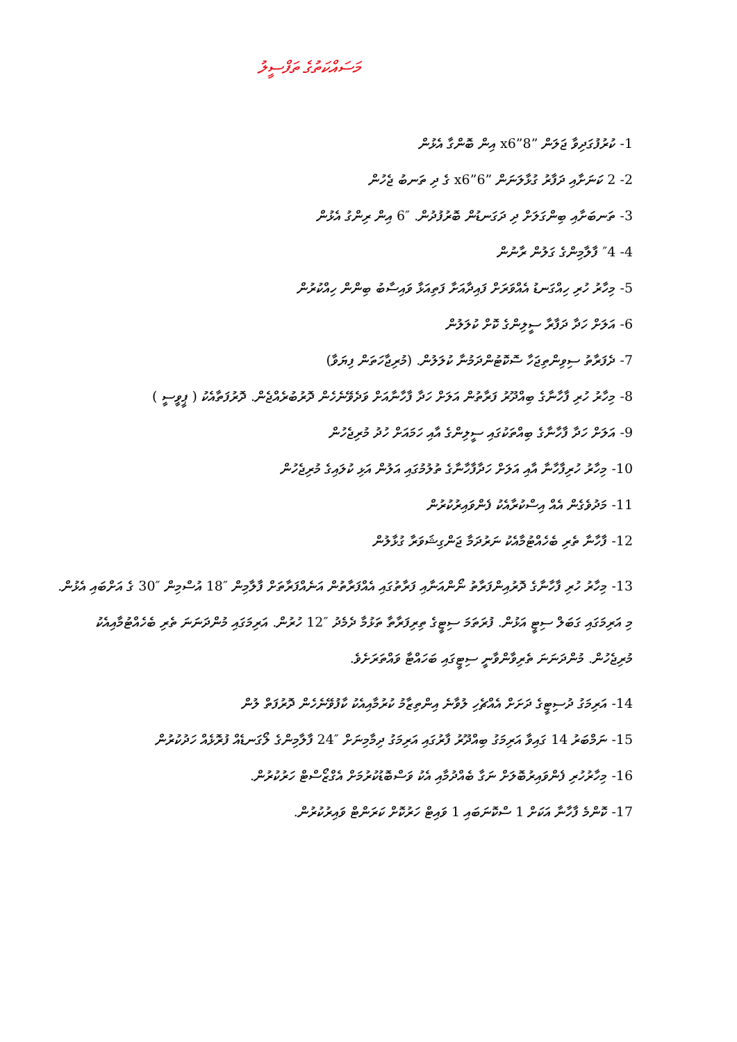މަސައްކަތުގެ ތަފްސީލު
1- ކުރުފުގަދިވާ ޖަލަން ”8”x6 އިން ބޮންގާ އެޅުން
2- 2 ކަނަށާއި ދަފާރު ގުޅާލަނަން ”6”x6 ގެ ދި ތަނބު ޖެހުން
3- ތަނބަށާއި ބިންގަލަށް ދި ދަގަނޑުން ބޮރުފުދުން. ″6 އިން ރިންގު އެޅުން
4- ″4 ފާލާމިންގެ ގަލުން ރާނުން
5- މިހާރު ހުރި ހިއްގަނޑު އެއްވަރަށް ފައިދާއަށާ ފަތިއަޅާ ވައިސާބު ބިންން ހިއްކުރުން
6- އަލަށް ހަދާ ދަފާރާ ސީލިންގެ ކޮށް ކުލަލުން
7- ދެފަރާތު ސިވިންތިޖަހާ ސޮކޮޓުންދަމުނާ ކުލަލުން. (މުރިޖާހަތަން ފިޔަވާ)
8- މިހާރު ހުރި ފާހާނާގެ ބިއްދޫރު ފަރާތުން އަލަށް ހަދާ ފާހާނާއަށް ވަދެވޭނެހެން ދޮރުބުރެއްޖެން. ދޮރުފަތާއެކު ( ޕީވީސީ )
9- އަލަށް ހަދާ ފާހާނާގެ ބިއްތަކުގައި ސީލިންގެ އާއި ހަމައަށް ހުދު މުރިޖެހުން
10- މިހާރު ހުރިފާހާނާ އާއި އަލަށް ހަދާފާހާނާގެ ތުލުމުގައި އަލުން އަޅި ކުލައިގެ މުރިޖެހުން
11- މަދުވެގެން އެއް އިސްކުރާއެކު ފެންވައިރުކުރުން
12- ފާހާނާ ތެރި ބެހެއްޓުމާއެކު ނަރުދަމާ ޖަންގިޝަވަރާ ގުޅާލުން
13- މިހާރު ހުރި ފާހާނާގެ ދޮރުއިންފަރާތު ނޯންއަނާއި ފަރާތުގައި އެއްފަރާތުން އަނެއްފަރާތަށް ފާލާމިން ″18 އުސްމިން ″30 ގެ އަށްބައި އެޅުން. މި އަރިމަގައި ގަބަލް ސިޓީ އަޅުން. ފުރަތަމަ ސިޓީގެ ތިރިފަރާތާ ތަޅުމާ ދެމެދު ″12 ހުރުން. އަރިމަގައި މުންދަނަނަ ތެރި ބެހެއްޓުމާއިއެކު މުރިޖެހުން. މުންދަނަނަ ތެރިވާންވާނީ ސިޓީގައި ބަހައްޓާ ވައްތަރަށެވެ.
14- އަރިމަގު ދުސިޓީގެ ދަށަށް އެއްޗެހި ލުވާނެ އިންތިޒާމު ކުރުމާއިއެކު ކާފުވޭނެހެން ދޮރުފަތް ލުން
15- ނަމްބަރު 14 ގައިވާ އަރިމަގު ބިއްދޫރު ފާރުގައި އަރިމަގު ދިމާމިނަށް ″24 ފާލާމިންގެ ލޯގަނޑެއް ފުރޮޅެއް ހަދުކުރުން
16- މިހާރުހުރި ފެންވައިރުބޮލަށް ނަގާ ބެއްދުމާއި އެކު ވަސްބޮޑުކުރުމަށް އެގްޒޯސްޓް ހަރުކުރުން.
17- ކޮންމެ ފާހާނާ އަކަށް 1 ސްކޮނަބައި 1 ވައިޓް ހަރުކޮށް ކަރަންޓް ވައިރުކުރުން.